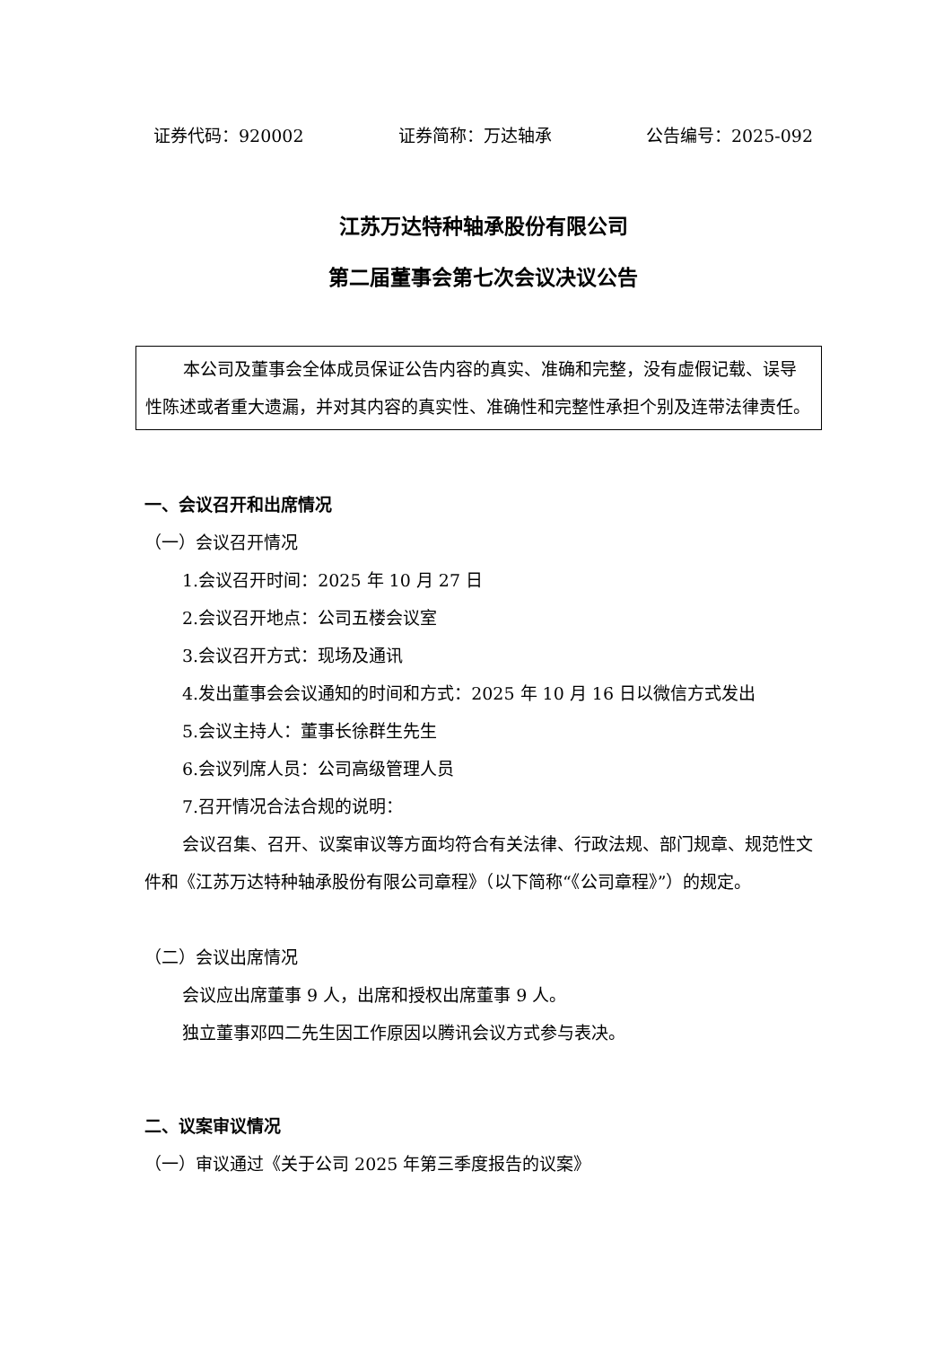证券代码：920002 证券简称：万达轴承 公告编号：2025-092
江苏万达特种轴承股份有限公司
第二届董事会第七次会议决议公告
本公司及董事会全体成员保证公告内容的真实、准确和完整，没有虚假记载、误导性陈述或者重大遗漏，并对其内容的真实性、准确性和完整性承担个别及连带法律责任。
一、会议召开和出席情况
（一）会议召开情况
1.会议召开时间：2025 年 10 月 27 日
2.会议召开地点：公司五楼会议室
3.会议召开方式：现场及通讯
4.发出董事会会议通知的时间和方式：2025 年 10 月 16 日以微信方式发出
5.会议主持人：董事长徐群生先生
6.会议列席人员：公司高级管理人员
7.召开情况合法合规的说明：
会议召集、召开、议案审议等方面均符合有关法律、行政法规、部门规章、规范性文件和《江苏万达特种轴承股份有限公司章程》（以下简称“《公司章程》”）的规定。
（二）会议出席情况
会议应出席董事 9 人，出席和授权出席董事 9 人。
独立董事邓四二先生因工作原因以腾讯会议方式参与表决。
二、议案审议情况
（一）审议通过《关于公司 2025 年第三季度报告的议案》